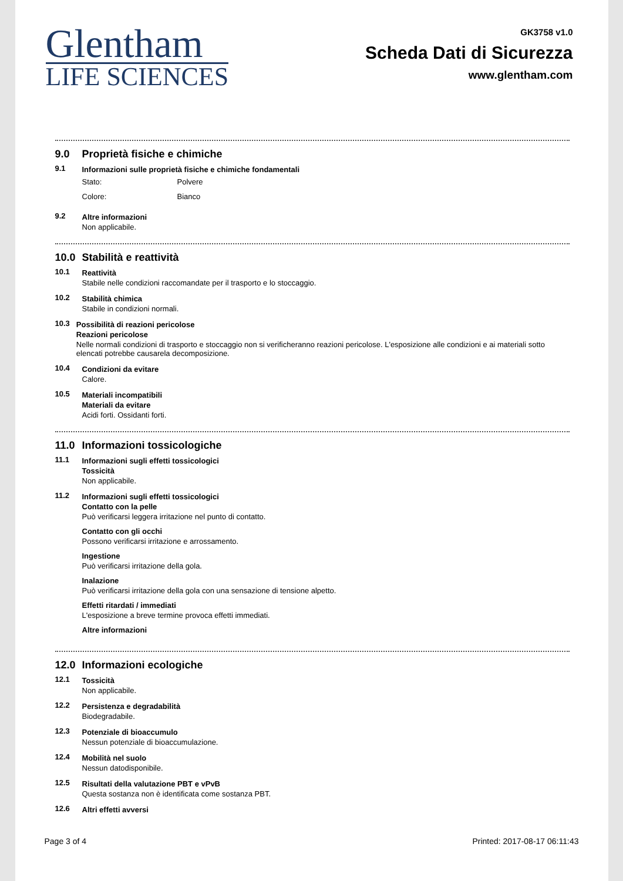Glentham
LIFE SCIENCES
GK3758 v1.0
Scheda Dati di Sicurezza
www.glentham.com
9.0 Proprietà fisiche e chimiche
9.1 Informazioni sulle proprietà fisiche e chimiche fondamentali
Stato: Polvere
Colore: Bianco
9.2 Altre informazioni
Non applicabile.
10.0 Stabilità e reattività
10.1 Reattività
Stabile nelle condizioni raccomandate per il trasporto e lo stoccaggio.
10.2 Stabilità chimica
Stabile in condizioni normali.
10.3 Possibilità di reazioni pericolose
Reazioni pericolose
Nelle normali condizioni di trasporto e stoccaggio non si verificheranno reazioni pericolose. L'esposizione alle condizioni e ai materiali sotto elencati potrebbe causarela decomposizione.
10.4 Condizioni da evitare
Calore.
10.5 Materiali incompatibili
Materiali da evitare
Acidi forti. Ossidanti forti.
11.0 Informazioni tossicologiche
11.1 Informazioni sugli effetti tossicologici
Tossicità
Non applicabile.
11.2 Informazioni sugli effetti tossicologici
Contatto con la pelle
Può verificarsi leggera irritazione nel punto di contatto.
Contatto con gli occhi
Possono verificarsi irritazione e arrossamento.
Ingestione
Può verificarsi irritazione della gola.
Inalazione
Può verificarsi irritazione della gola con una sensazione di tensione alpetto.
Effetti ritardati / immediati
L'esposizione a breve termine provoca effetti immediati.
Altre informazioni
12.0 Informazioni ecologiche
12.1 Tossicità
Non applicabile.
12.2 Persistenza e degradabilità
Biodegradabile.
12.3 Potenziale di bioaccumulo
Nessun potenziale di bioaccumulazione.
12.4 Mobilità nel suolo
Nessun datodisponibile.
12.5 Risultati della valutazione PBT e vPvB
Questa sostanza non è identificata come sostanza PBT.
12.6 Altri effetti avversi
Page 3 of 4 Printed: 2017-08-17 06:11:43